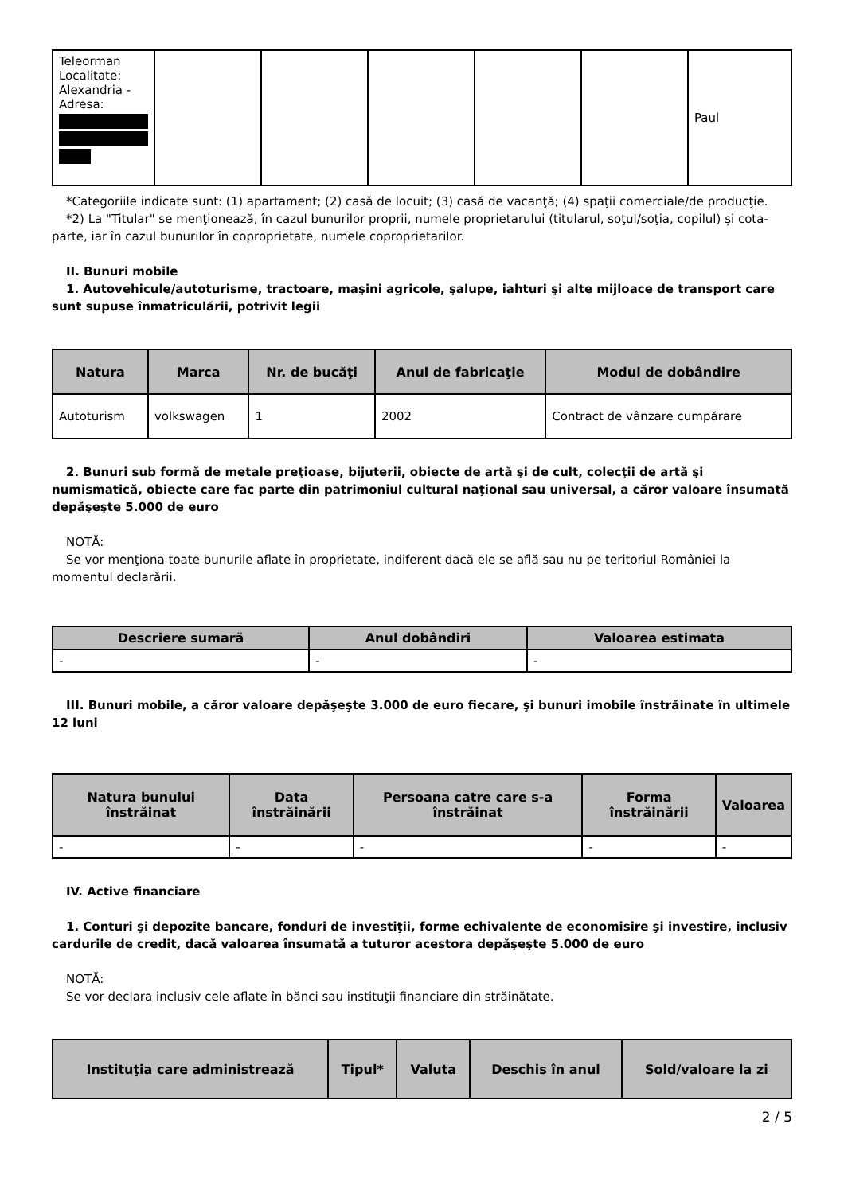| Teleorman Localitate: Alexandria - Adresa: | | | | | | Paul |
*Categoriile indicate sunt: (1) apartament; (2) casă de locuit; (3) casă de vacanţă; (4) spaţii comerciale/de producţie.
*2) La "Titular" se menţionează, în cazul bunurilor proprii, numele proprietarului (titularul, soţul/soţia, copilul) și cota-parte, iar în cazul bunurilor în coproprietate, numele coproprietarilor.
II. Bunuri mobile
1. Autovehicule/autoturisme, tractoare, maşini agricole, şalupe, iahturi şi alte mijloace de transport care sunt supuse înmatriculării, potrivit legii
| Natura | Marca | Nr. de bucăţi | Anul de fabricaţie | Modul de dobândire |
| --- | --- | --- | --- | --- |
| Autoturism | volkswagen | 1 | 2002 | Contract de vânzare cumpărare |
2. Bunuri sub formă de metale preţioase, bijuterii, obiecte de artă şi de cult, colecţii de artă şi numismatică, obiecte care fac parte din patrimoniul cultural naţional sau universal, a căror valoare însumată depăşeşte 5.000 de euro
NOTĂ:
Se vor menţiona toate bunurile aflate în proprietate, indiferent dacă ele se află sau nu pe teritoriul României la momentul declarării.
| Descriere sumară | Anul dobândiri | Valoarea estimata |
| --- | --- | --- |
| - | - | - |
III. Bunuri mobile, a căror valoare depăşeşte 3.000 de euro fiecare, şi bunuri imobile înstrăinate în ultimele 12 luni
| Natura bunului înstrăinat | Data înstrăinării | Persoana catre care s-a înstrăinat | Forma înstrăinării | Valoarea |
| --- | --- | --- | --- | --- |
| - | - | - | - | - |
IV. Active financiare
1. Conturi şi depozite bancare, fonduri de investiţii, forme echivalente de economisire şi investire, inclusiv cardurile de credit, dacă valoarea însumată a tuturor acestora depăşeşte 5.000 de euro
NOTĂ:
Se vor declara inclusiv cele aflate în bănci sau instituţii financiare din străinătate.
| Instituţia care administrează | Tipul* | Valuta | Deschis în anul | Sold/valoare la zi |
| --- | --- | --- | --- | --- |
2 / 5